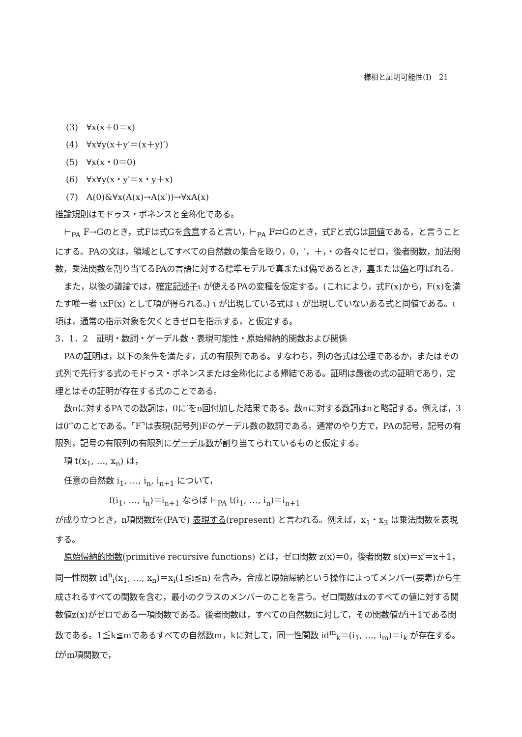様相と証明可能性(Ⅰ)　21
(3)　∀x(x＋0＝x)
(4)　∀x∀y(x＋y′＝(x＋y)′)
(5)　∀x(x・0＝0)
(6)　∀x∀y(x・y′＝x・y＋x)
(7)　A(0)&∀x(A(x)→A(x′))→∀xA(x)
推論規則はモドゥス・ポネンスと全称化である。
⊢<sub>PA</sub> F→Gのとき，式Fは式Gを含意すると言い，⊢<sub>PA</sub> F⇄Gのとき，式Fと式Gは同値である，と言うことにする。PAの文は，領域としてすべての自然数の集合を取り，0，′，＋，・の各々にゼロ，後者関数，加法関数，乗法関数を割り当てるPAの言語に対する標準モデルで真または偽であるとき，真または偽と呼ばれる。
また，以後の議論では，確定記述子ι が使えるPAの変種を仮定する。(これにより，式F(x)から，F(x)を満たす唯一者 ιxF(x) として項が得られる。) ι が出現している式は ι が出現していないある式と同値である。ι 項は，通常の指示対象を欠くときゼロを指示する，と仮定する。
3．1．2　証明・数詞・ゲーデル数・表現可能性・原始帰納的関数および関係
PAの証明は，以下の条件を満たす，式の有限列である。すなわち，列の各式は公理であるか，またはその式列で先行する式のモドゥス・ポネンスまたは全称化による帰結である。証明は最後の式の証明であり，定理とはその証明が存在する式のことである。
数nに対するPAでの数詞は，0に′をn回付加した結果である。数nに対する数詞はnと略記する。例えば，3は0‴のことである。⌜F⌝は表現(記号列)Fのゲーデル数の数詞である。通常のやり方で，PAの記号，記号の有限列，記号の有限列の有限列にゲーデル数が割り当てられているものと仮定する。
項 t(x<sub>1</sub>, …, x<sub>n</sub>) は，
任意の自然数 i<sub>1</sub>, …, i<sub>n</sub>, i<sub>n+1</sub> について，
f(i<sub>1</sub>, …, i<sub>n</sub>)＝i<sub>n+1</sub> ならば ⊢<sub>PA</sub> t(i<sub>1</sub>, …, i<sub>n</sub>)＝i<sub>n+1</sub>
が成り立つとき，n項関数fを(PAで) 表現する(represent) と言われる。例えば，x<sub>1</sub>・x<sub>3</sub> は乗法関数を表現する。
原始帰納的関数(primitive recursive functions) とは，ゼロ関数 z(x)＝0，後者関数 s(x)＝x′＝x＋1，同一性関数 id<sup>n</sup><sub>i</sub>(x<sub>1</sub>, …, x<sub>n</sub>)＝x<sub>i</sub>(1≦i≦n) を含み，合成と原始帰納という操作によってメンバー(要素)から生成されるすべての関数を含む，最小のクラスのメンバーのことを言う。ゼロ関数はxのすべての値に対する関数値z(x)がゼロである一項関数である。後者関数は，すべての自然数iに対して，その関数値がi＋1である関数である。1≦k≦mであるすべての自然数m，kに対して，同一性関数 id<sup>m</sup><sub>k</sub>＝(i<sub>1</sub>, …, i<sub>m</sub>)＝i<sub>k</sub> が存在する。fがm項関数で，